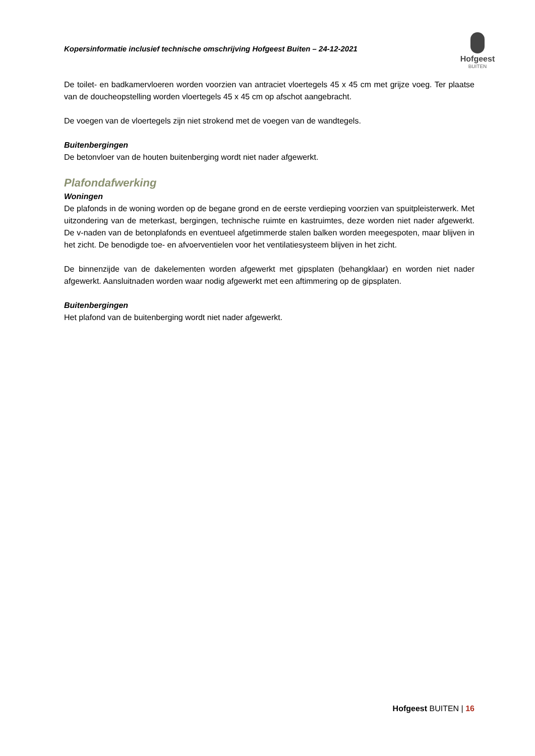Kopersinformatie inclusief technische omschrijving Hofgeest Buiten – 24-12-2021
Hofgeest
BUITEN
De toilet- en badkamervloeren worden voorzien van antraciet vloertegels 45 x 45 cm met grijze voeg. Ter plaatse van de doucheopstelling worden vloertegels 45 x 45 cm op afschot aangebracht.
De voegen van de vloertegels zijn niet strokend met de voegen van de wandtegels.
Buitenbergingen
De betonvloer van de houten buitenberging wordt niet nader afgewerkt.
Plafondafwerking
Woningen
De plafonds in de woning worden op de begane grond en de eerste verdieping voorzien van spuitpleisterwerk. Met uitzondering van de meterkast, bergingen, technische ruimte en kastruimtes, deze worden niet nader afgewerkt. De v-naden van de betonplafonds en eventueel afgetimmerde stalen balken worden meegespoten, maar blijven in het zicht. De benodigde toe- en afvoerventielen voor het ventilatiesysteem blijven in het zicht.
De binnenzijde van de dakelementen worden afgewerkt met gipsplaten (behangklaar) en worden niet nader afgewerkt. Aansluitnaden worden waar nodig afgewerkt met een aftimmering op de gipsplaten.
Buitenbergingen
Het plafond van de buitenberging wordt niet nader afgewerkt.
Hofgeest BUITEN | 16